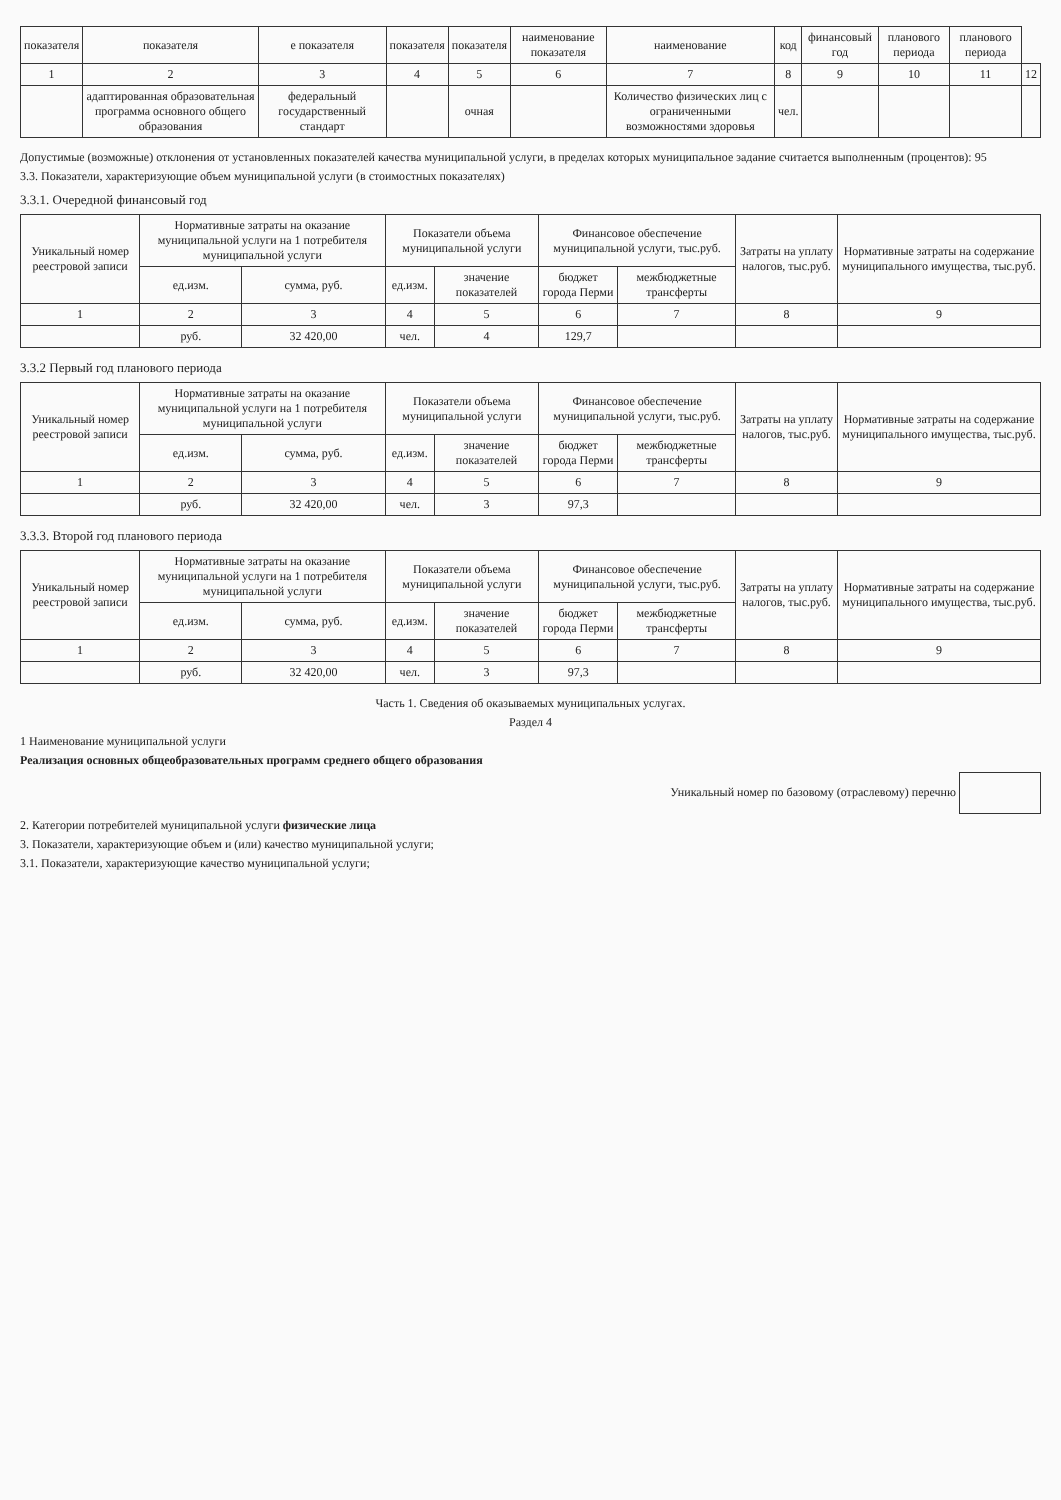| показателя | показателя | е показателя | показателя | показателя | наименование показателя | наименование | код | финансовый год | планового периода | планового периода | |
| --- | --- | --- | --- | --- | --- | --- | --- | --- | --- | --- | --- |
| 1 | 2 | 3 | 4 | 5 | 6 | 7 | 8 | 9 | 10 | 11 | 12 |
| | адаптированная образовательная программа основного общего образования | федеральный государственный стандарт | | очная | | Количество физических лиц с ограниченными возможностями здоровья | чел. | | | | |
Допустимые (возможные) отклонения от установленных показателей качества муниципальной услуги, в пределах которых муниципальное задание считается выполненным (процентов): 95
3.3. Показатели, характеризующие объем муниципальной услуги (в стоимостных показателях)
3.3.1. Очередной финансовый год
| Уникальный номер реестровой записи | Нормативные затраты на оказание муниципальной услуги на 1 потребителя муниципальной услуги | | Показатели объема муниципальной услуги | | Финансовое обеспечение муниципальной услуги, тыс.руб. | | Затраты на уплату налогов, тыс.руб. | Нормативные затраты на содержание муниципального имущества, тыс.руб. |
| --- | --- | --- | --- | --- | --- | --- | --- | --- |
| | ед.изм. | сумма, руб. | ед.изм. | значение показателей | бюджет города Перми | межбюджетные трансферты | | |
| 1 | 2 | 3 | 4 | 5 | 6 | 7 | 8 | 9 |
| | руб. | 32 420,00 | чел. | 4 | 129,7 | | | |
3.3.2 Первый год планового периода
| Уникальный номер реестровой записи | Нормативные затраты на оказание муниципальной услуги на 1 потребителя муниципальной услуги | | Показатели объема муниципальной услуги | | Финансовое обеспечение муниципальной услуги, тыс.руб. | | Затраты на уплату налогов, тыс.руб. | Нормативные затраты на содержание муниципального имущества, тыс.руб. |
| --- | --- | --- | --- | --- | --- | --- | --- | --- |
| | ед.изм. | сумма, руб. | ед.изм. | значение показателей | бюджет города Перми | межбюджетные трансферты | | |
| 1 | 2 | 3 | 4 | 5 | 6 | 7 | 8 | 9 |
| | руб. | 32 420,00 | чел. | 3 | 97,3 | | | |
3.3.3. Второй год планового периода
| Уникальный номер реестровой записи | Нормативные затраты на оказание муниципальной услуги на 1 потребителя муниципальной услуги | | Показатели объема муниципальной услуги | | Финансовое обеспечение муниципальной услуги, тыс.руб. | | Затраты на уплату налогов, тыс.руб. | Нормативные затраты на содержание муниципального имущества, тыс.руб. |
| --- | --- | --- | --- | --- | --- | --- | --- | --- |
| | ед.изм. | сумма, руб. | ед.изм. | значение показателей | бюджет города Перми | межбюджетные трансферты | | |
| 1 | 2 | 3 | 4 | 5 | 6 | 7 | 8 | 9 |
| | руб. | 32 420,00 | чел. | 3 | 97,3 | | | |
Часть 1. Сведения об оказываемых муниципальных услугах.
Раздел 4
1 Наименование муниципальной услуги
Реализация основных общеобразовательных программ среднего общего образования
Уникальный номер по базовому (отраслевому) перечню
2. Категории потребителей муниципальной услуги физические лица
3. Показатели, характеризующие объем и (или) качество муниципальной услуги;
3.1. Показатели, характеризующие качество муниципальной услуги;